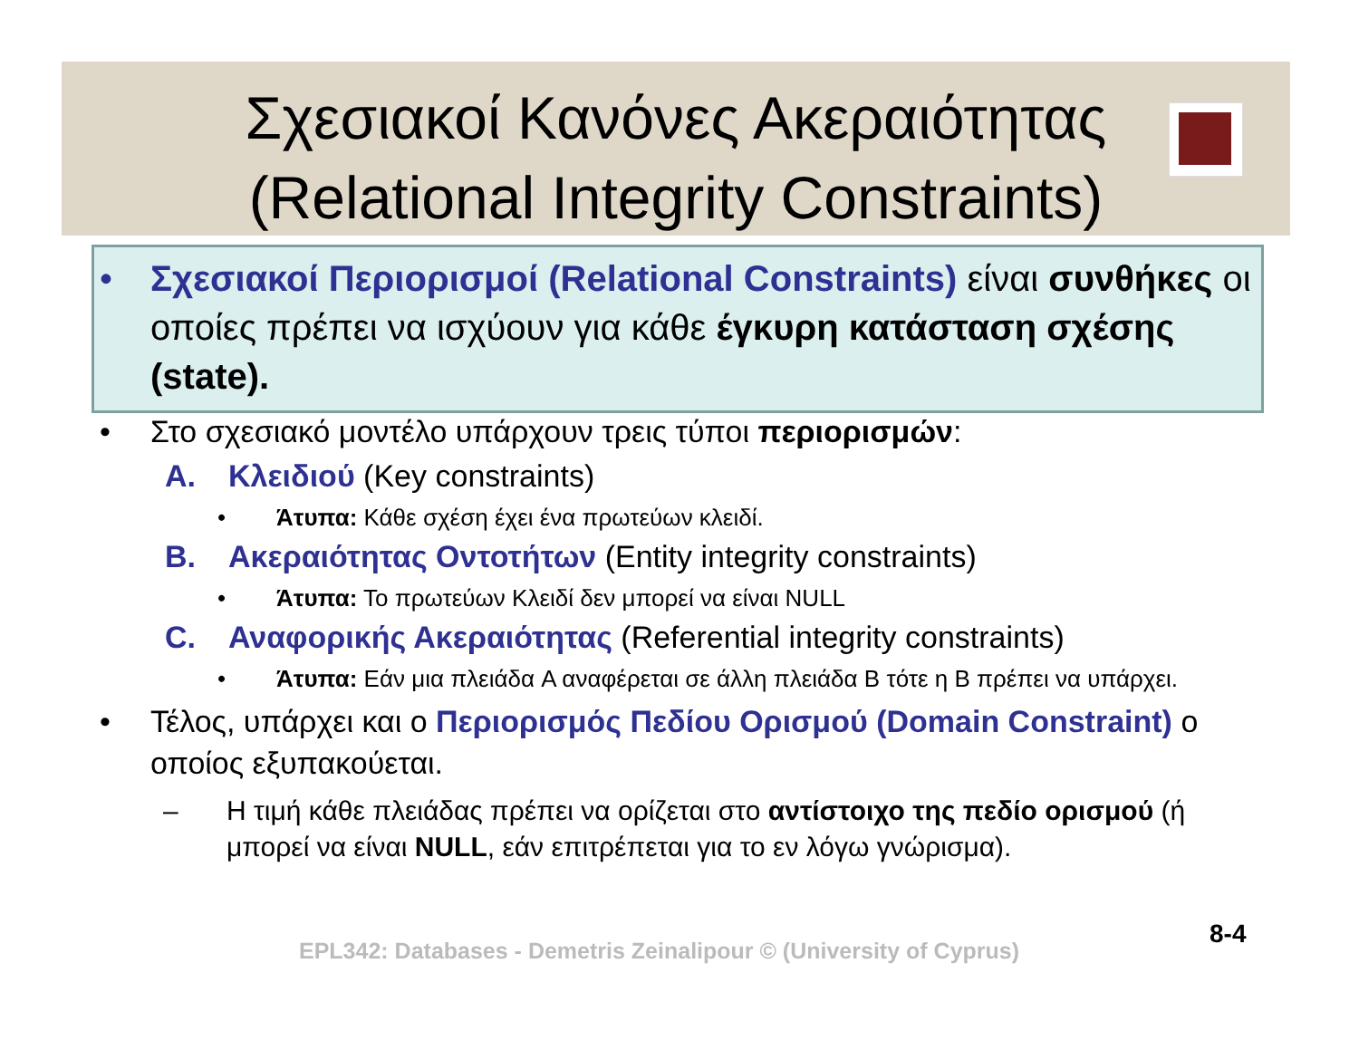Σχεσιακοί Κανόνες Ακεραιότητας
(Relational Integrity Constraints)
• Σχεσιακοί Περιορισμοί (Relational Constraints) είναι συνθήκες οι οποίες πρέπει να ισχύουν για κάθε έγκυρη κατάσταση σχέσης (state).
• Στο σχεσιακό μοντέλο υπάρχουν τρεις τύποι περιορισμών:
A. Κλειδιού (Key constraints)
• Άτυπα: Κάθε σχέση έχει ένα πρωτεύων κλειδί.
B. Ακεραιότητας Οντοτήτων (Entity integrity constraints)
• Άτυπα: Το πρωτεύων Κλειδί δεν μπορεί να είναι NULL
C. Αναφορικής Ακεραιότητας (Referential integrity constraints)
• Άτυπα: Εάν μια πλειάδα A αναφέρεται σε άλλη πλειάδα B τότε η B πρέπει να υπάρχει.
• Τέλος, υπάρχει και ο Περιορισμός Πεδίου Ορισμού (Domain Constraint) ο οποίος εξυπακούεται.
– Η τιμή κάθε πλειάδας πρέπει να ορίζεται στο αντίστοιχο της πεδίο ορισμού (ή μπορεί να είναι NULL, εάν επιτρέπεται για το εν λόγω γνώρισμα).
EPL342: Databases - Demetris Zeinalipour © (University of Cyprus)
8-4